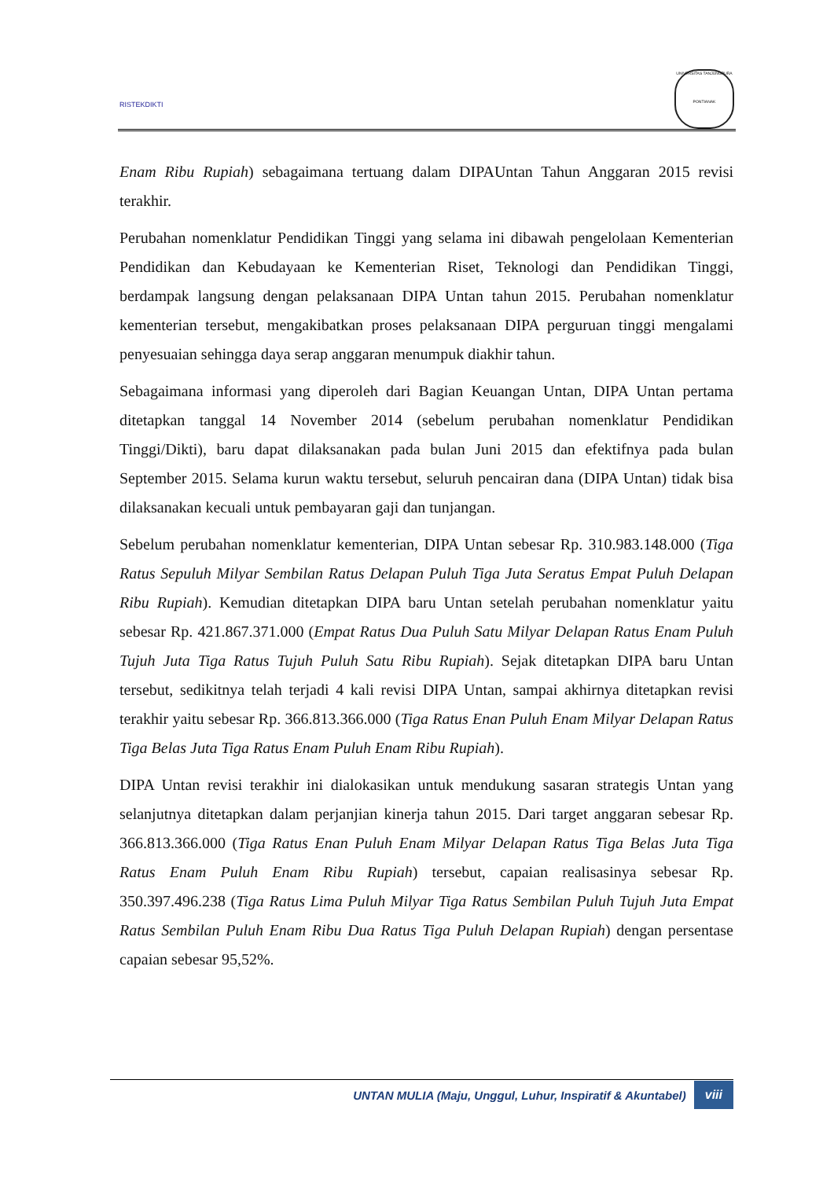RISTEKDIKTI
UNIVERSITAS TANJUNGPURA
PONTIANAK
Enam Ribu Rupiah) sebagaimana tertuang dalam DIPAUntan Tahun Anggaran 2015 revisi terakhir.
Perubahan nomenklatur Pendidikan Tinggi yang selama ini dibawah pengelolaan Kementerian Pendidikan dan Kebudayaan ke Kementerian Riset, Teknologi dan Pendidikan Tinggi, berdampak langsung dengan pelaksanaan DIPA Untan tahun 2015. Perubahan nomenklatur kementerian tersebut, mengakibatkan proses pelaksanaan DIPA perguruan tinggi mengalami penyesuaian sehingga daya serap anggaran menumpuk diakhir tahun.
Sebagaimana informasi yang diperoleh dari Bagian Keuangan Untan, DIPA Untan pertama ditetapkan tanggal 14 November 2014 (sebelum perubahan nomenklatur Pendidikan Tinggi/Dikti), baru dapat dilaksanakan pada bulan Juni 2015 dan efektifnya pada bulan September 2015. Selama kurun waktu tersebut, seluruh pencairan dana (DIPA Untan) tidak bisa dilaksanakan kecuali untuk pembayaran gaji dan tunjangan.
Sebelum perubahan nomenklatur kementerian, DIPA Untan sebesar Rp. 310.983.148.000 (Tiga Ratus Sepuluh Milyar Sembilan Ratus Delapan Puluh Tiga Juta Seratus Empat Puluh Delapan Ribu Rupiah). Kemudian ditetapkan DIPA baru Untan setelah perubahan nomenklatur yaitu sebesar Rp. 421.867.371.000 (Empat Ratus Dua Puluh Satu Milyar Delapan Ratus Enam Puluh Tujuh Juta Tiga Ratus Tujuh Puluh Satu Ribu Rupiah). Sejak ditetapkan DIPA baru Untan tersebut, sedikitnya telah terjadi 4 kali revisi DIPA Untan, sampai akhirnya ditetapkan revisi terakhir yaitu sebesar Rp. 366.813.366.000 (Tiga Ratus Enan Puluh Enam Milyar Delapan Ratus Tiga Belas Juta Tiga Ratus Enam Puluh Enam Ribu Rupiah).
DIPA Untan revisi terakhir ini dialokasikan untuk mendukung sasaran strategis Untan yang selanjutnya ditetapkan dalam perjanjian kinerja tahun 2015. Dari target anggaran sebesar Rp. 366.813.366.000 (Tiga Ratus Enan Puluh Enam Milyar Delapan Ratus Tiga Belas Juta Tiga Ratus Enam Puluh Enam Ribu Rupiah) tersebut, capaian realisasinya sebesar Rp. 350.397.496.238 (Tiga Ratus Lima Puluh Milyar Tiga Ratus Sembilan Puluh Tujuh Juta Empat Ratus Sembilan Puluh Enam Ribu Dua Ratus Tiga Puluh Delapan Rupiah) dengan persentase capaian sebesar 95,52%.
UNTAN MULIA (Maju, Unggul, Luhur, Inspiratif & Akuntabel) viii